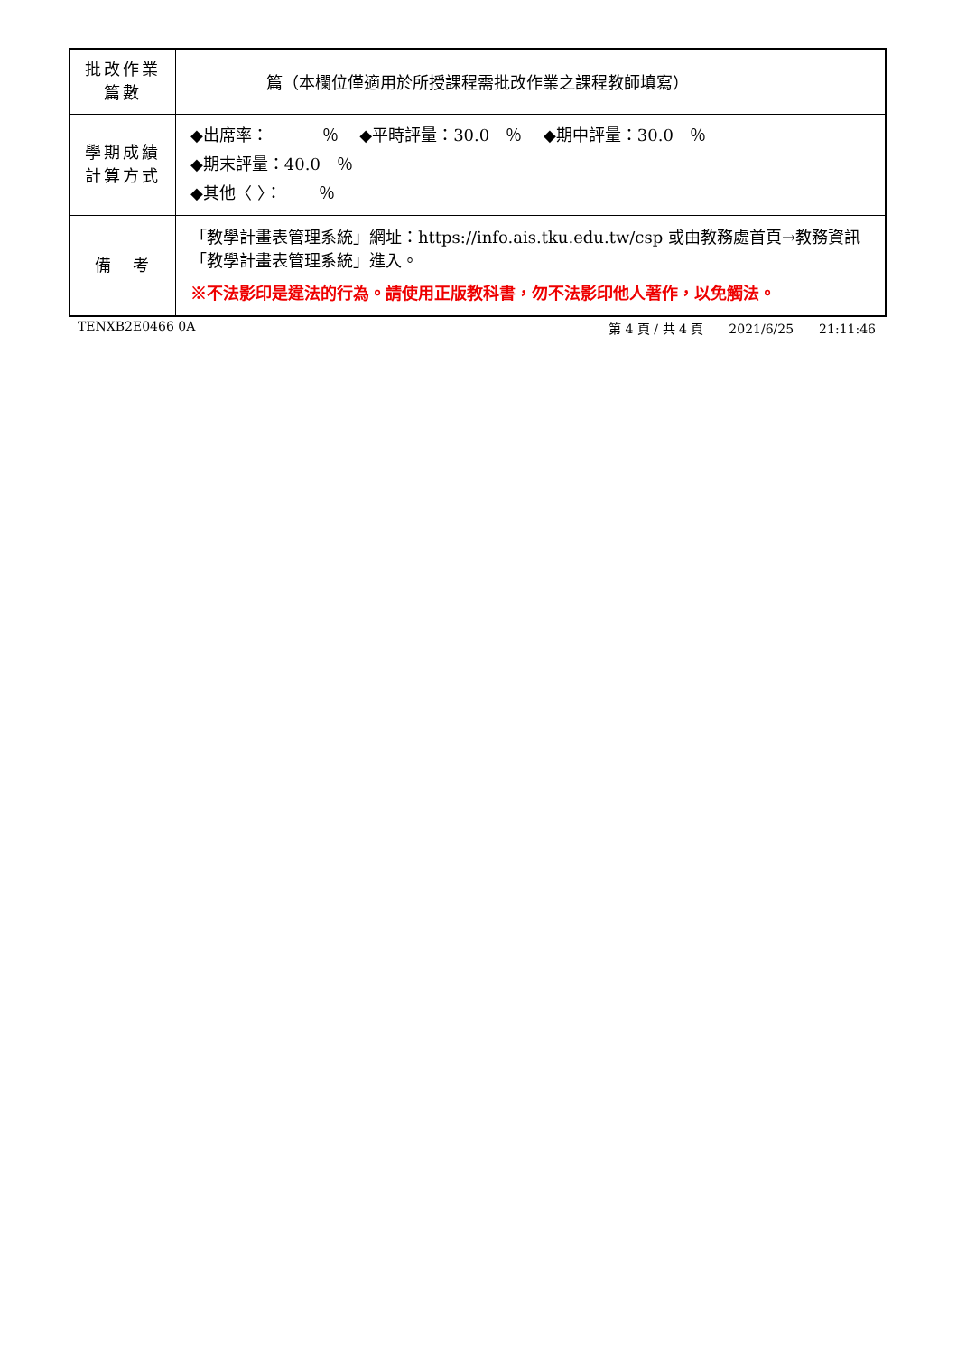| 批改作業 篇數 | 篇（本欄位僅適用於所授課程需批改作業之課程教師填寫） |
| 學期成績 計算方式 | ◆出席率： ％ ◆平時評量：30.0 ％ ◆期中評量：30.0 ％ ◆期末評量：40.0 ％ ◆其他〈 〉： ％ |
| 備 考 | 「教學計畫表管理系統」網址： https://info.ais.tku.edu.tw/csp 或由教務處首頁→教務資訊「教學計畫表管理系統」進入。 ※不法影印是違法的行為。請使用正版教科書，勿不法影印他人著作，以免觸法。 |
TENXB2E0466 0A 第 4 頁 / 共 4 頁　　2021/6/25　　21:11:46